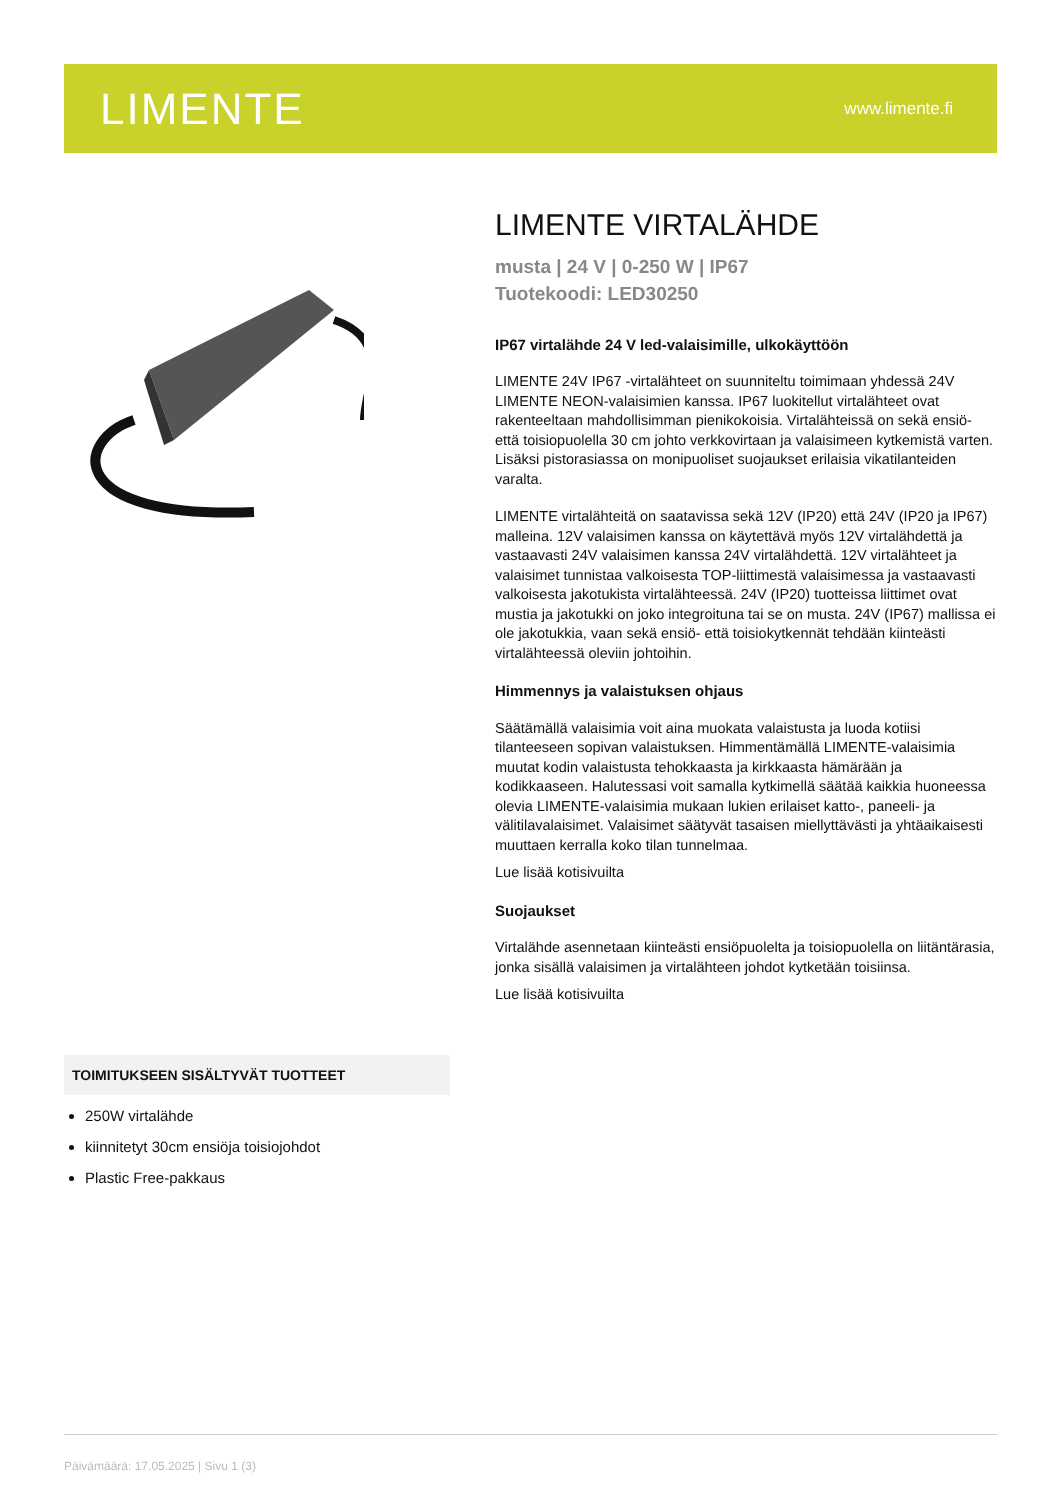LIMENTE
www.limente.fi
LIMENTE VIRTALÄHDE
musta | 24 V | 0-250 W | IP67
Tuotekoodi: LED30250
IP67 virtalähde 24 V led-valaisimille, ulkokäyttöön
LIMENTE 24V IP67 -virtalähteet on suunniteltu toimimaan yhdessä 24V LIMENTE NEON-valaisimien kanssa. IP67 luokitellut virtalähteet ovat rakenteeltaan mahdollisimman pienikokoisia. Virtalähteissä on sekä ensiö- että toisiopuolella 30 cm johto verkkovirtaan ja valaisimeen kytkemistä varten. Lisäksi pistorasiassa on monipuoliset suojaukset erilaisia vikatilanteiden varalta.
LIMENTE virtalähteitä on saatavissa sekä 12V (IP20) että 24V (IP20 ja IP67) malleina. 12V valaisimen kanssa on käytettävä myös 12V virtalähdettä ja vastaavasti 24V valaisimen kanssa 24V virtalähdettä. 12V virtalähteet ja valaisimet tunnistaa valkoisesta TOP-liittimestä valaisimessa ja vastaavasti valkoisesta jakotukista virtalähteessä. 24V (IP20) tuotteissa liittimet ovat mustia ja jakotukki on joko integroituna tai se on musta. 24V (IP67) mallissa ei ole jakotukkia, vaan sekä ensiö- että toisiokytkennät tehdään kiinteästi virtalähteessä oleviin johtoihin.
Himmennys ja valaistuksen ohjaus
Säätämällä valaisimia voit aina muokata valaistusta ja luoda kotiisi tilanteeseen sopivan valaistuksen. Himmentämällä LIMENTE-valaisimia muutat kodin valaistusta tehokkaasta ja kirkkaasta hämärään ja kodikkaaseen. Halutessasi voit samalla kytkimellä säätää kaikkia huoneessa olevia LIMENTE-valaisimia mukaan lukien erilaiset katto-, paneeli- ja välitilavalaisimet. Valaisimet säätyvät tasaisen miellyttävästi ja yhtäaikaisesti muuttaen kerralla koko tilan tunnelmaa.
Lue lisää kotisivuilta
Suojaukset
Virtalähde asennetaan kiinteästi ensiöpuolelta ja toisiopuolella on liitäntärasia, jonka sisällä valaisimen ja virtalähteen johdot kytketään toisiinsa.
Lue lisää kotisivuilta
TOIMITUKSEEN SISÄLTYVÄT TUOTTEET
250W virtalähde
kiinnitetyt 30cm ensiöja toisiojohdot
Plastic Free-pakkaus
Päivämäärä: 17.05.2025 | Sivu 1 (3)